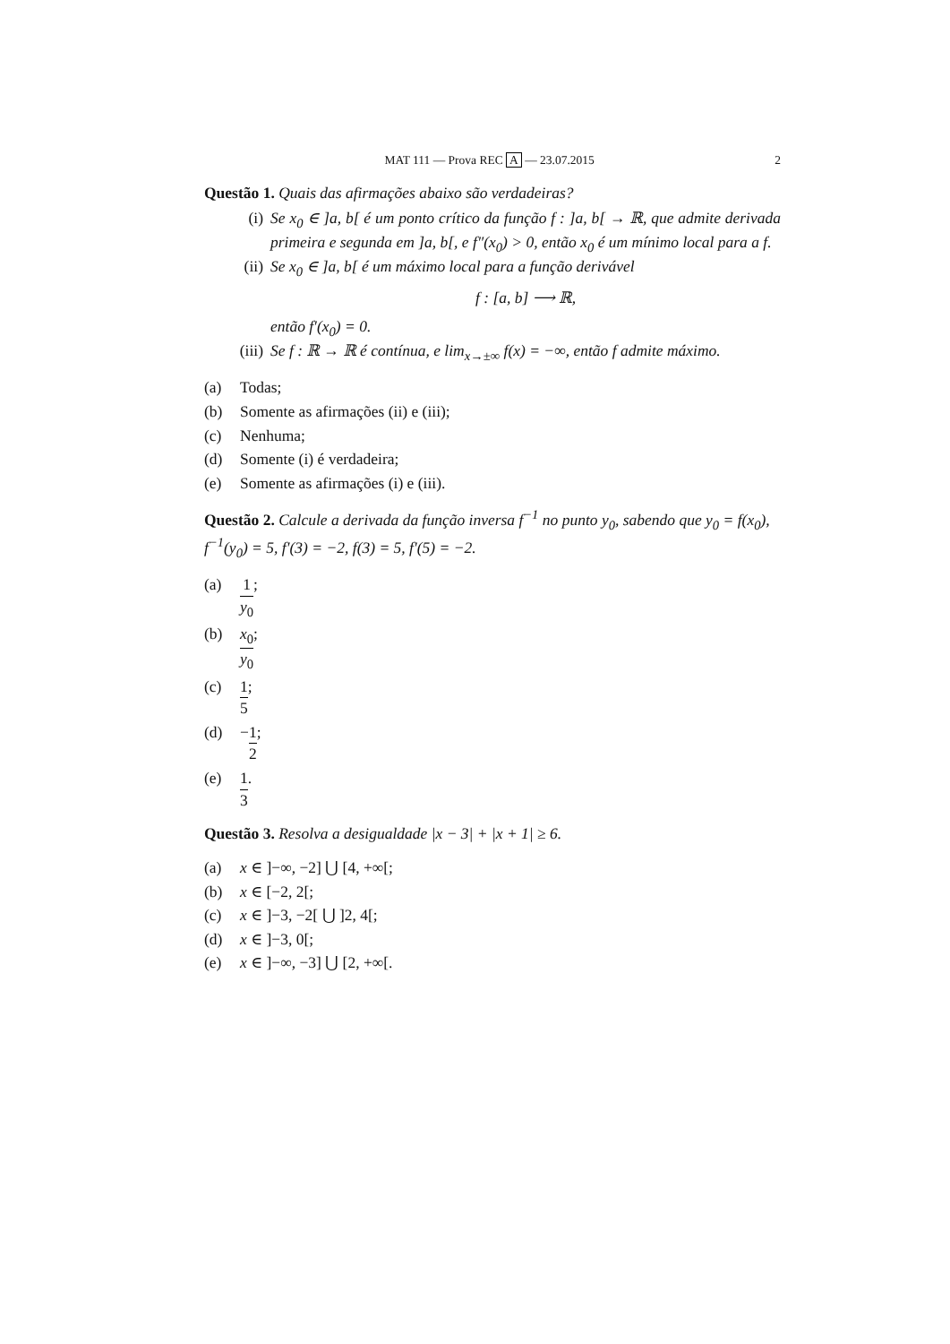MAT 111 — Prova REC A — 23.07.2015 2
Questão 1. Quais das afirmações abaixo são verdadeiras?
(i) Se x<sub>0</sub> ∈ ]a, b[ é um ponto crítico da função f : ]a, b[ → ℝ, que admite derivada primeira e segunda em ]a, b[, e f″(x<sub>0</sub>) > 0, então x<sub>0</sub> é um mínimo local para a f.
(ii) Se x<sub>0</sub> ∈ ]a, b[ é um máximo local para a função derivável
f : [a, b] ⟶ ℝ,
então f′(x<sub>0</sub>) = 0.
(iii) Se f : ℝ → ℝ é contínua, e lim<sub>x→±∞</sub> f(x) = −∞, então f admite máximo.
(a) Todas;
(b) Somente as afirmações (ii) e (iii);
(c) Nenhuma;
(d) Somente (i) é verdadeira;
(e) Somente as afirmações (i) e (iii).
Questão 2. Calcule a derivada da função inversa f<sup>−1</sup> no punto y<sub>0</sub>, sabendo que y<sub>0</sub> = f(x<sub>0</sub>), f<sup>−1</sup>(y<sub>0</sub>) = 5, f′(3) = −2, f(3) = 5, f′(5) = −2.
(a) 1 y<sub>0</sub>;
(b) x<sub>0</sub> y<sub>0</sub>;
(c) 1 5;
(d) − 1 2;
(e) 1 3.
Questão 3. Resolva a desigualdade |x − 3| + |x + 1| ≥ 6.
(a) x ∈ ]−∞, −2] ⋃ [4, +∞[;
(b) x ∈ [−2, 2[;
(c) x ∈ ]−3, −2[ ⋃ ]2, 4[;
(d) x ∈ ]−3, 0[;
(e) x ∈ ]−∞, −3] ⋃ [2, +∞[.